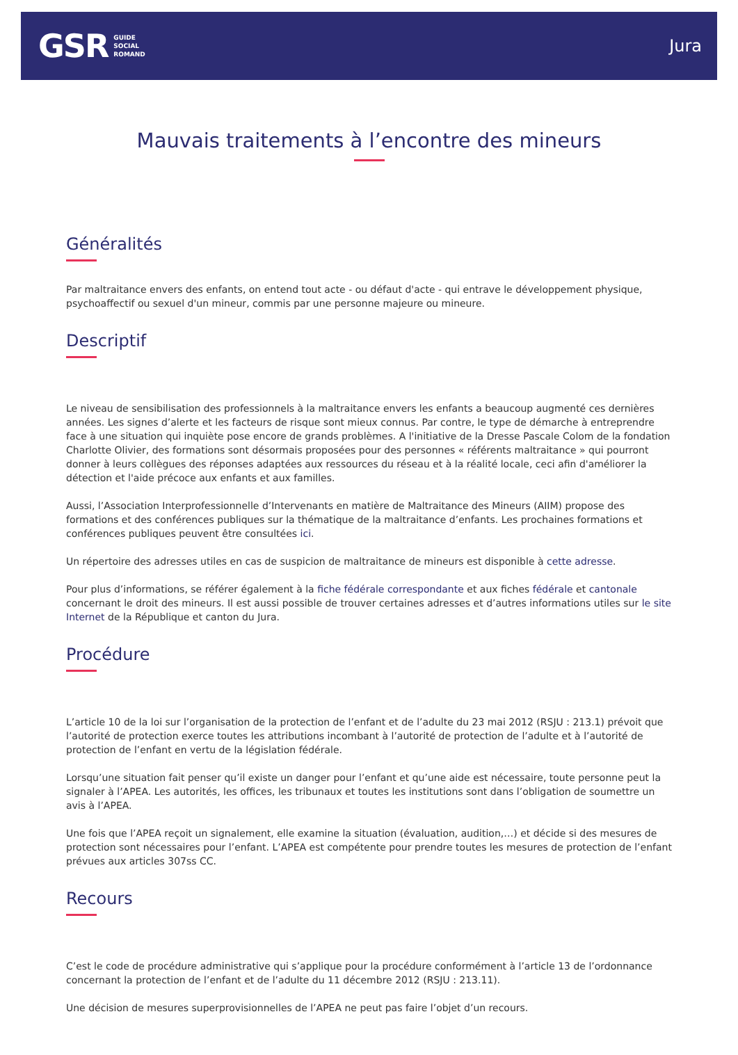GSR
GUIDE
SOCIAL
ROMAND
Jura
Mauvais traitements à l’encontre des mineurs
Généralités
Par maltraitance envers des enfants, on entend tout acte - ou défaut d'acte - qui entrave le développement physique, psychoaffectif ou sexuel d'un mineur, commis par une personne majeure ou mineure.
Descriptif
Le niveau de sensibilisation des professionnels à la maltraitance envers les enfants a beaucoup augmenté ces dernières années. Les signes d’alerte et les facteurs de risque sont mieux connus. Par contre, le type de démarche à entreprendre face à une situation qui inquiète pose encore de grands problèmes. A l'initiative de la Dresse Pascale Colom de la fondation Charlotte Olivier, des formations sont désormais proposées pour des personnes « référents maltraitance » qui pourront donner à leurs collègues des réponses adaptées aux ressources du réseau et à la réalité locale, ceci afin d'améliorer la détection et l'aide précoce aux enfants et aux familles.
Aussi, l’Association Interprofessionnelle d’Intervenants en matière de Maltraitance des Mineurs (AIIM) propose des formations et des conférences publiques sur la thématique de la maltraitance d’enfants. Les prochaines formations et conférences publiques peuvent être consultées ici.
Un répertoire des adresses utiles en cas de suspicion de maltraitance de mineurs est disponible à cette adresse.
Pour plus d’informations, se référer également à la fiche fédérale correspondante et aux fiches fédérale et cantonale concernant le droit des mineurs. Il est aussi possible de trouver certaines adresses et d’autres informations utiles sur le site Internet de la République et canton du Jura.
Procédure
L’article 10 de la loi sur l’organisation de la protection de l’enfant et de l’adulte du 23 mai 2012 (RSJU : 213.1) prévoit que l’autorité de protection exerce toutes les attributions incombant à l’autorité de protection de l’adulte et à l’autorité de protection de l’enfant en vertu de la législation fédérale.
Lorsqu’une situation fait penser qu’il existe un danger pour l’enfant et qu’une aide est nécessaire, toute personne peut la signaler à l’APEA. Les autorités, les offices, les tribunaux et toutes les institutions sont dans l’obligation de soumettre un avis à l’APEA.
Une fois que l’APEA reçoit un signalement, elle examine la situation (évaluation, audition,…) et décide si des mesures de protection sont nécessaires pour l’enfant. L’APEA est compétente pour prendre toutes les mesures de protection de l’enfant prévues aux articles 307ss CC.
Recours
C’est le code de procédure administrative qui s’applique pour la procédure conformément à l’article 13 de l’ordonnance concernant la protection de l’enfant et de l’adulte du 11 décembre 2012 (RSJU : 213.11).
Une décision de mesures superprovisionnelles de l’APEA ne peut pas faire l’objet d’un recours.